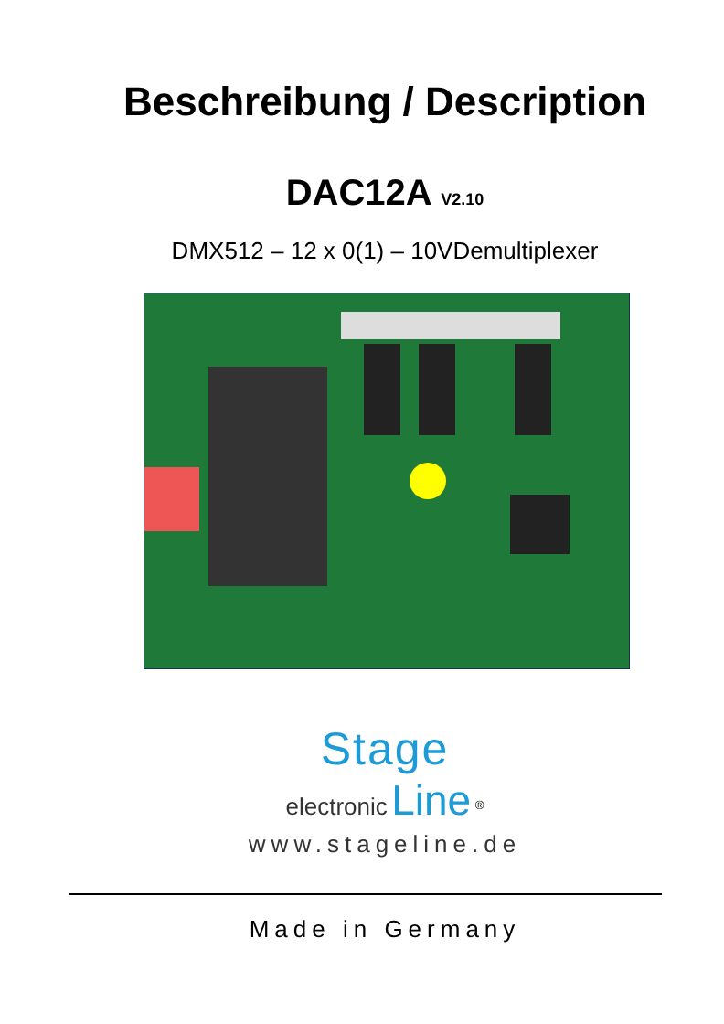Beschreibung / Description
DAC12A V2.10
DMX512 – 12 x 0(1) – 10VDemultiplexer
Stage
electronic Line <sup>®</sup>
www.stageline.de
Made in Germany